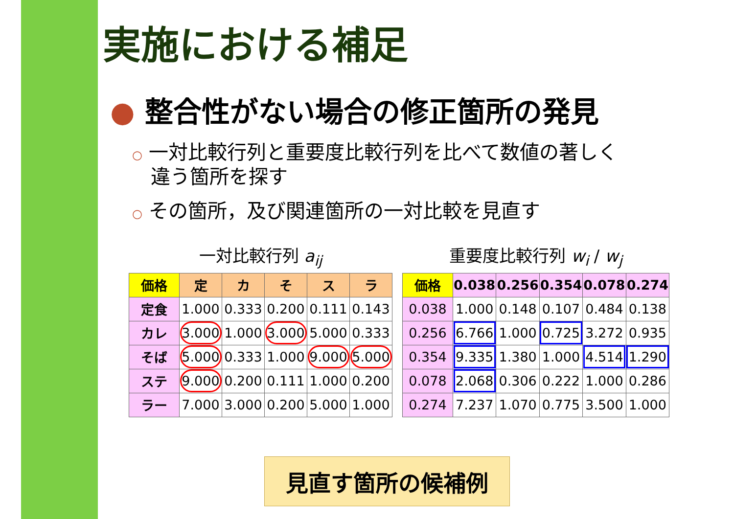実施における補足
● 整合性がない場合の修正箇所の発見
○ 一対比較行列と重要度比較行列を比べて数値の著しく
違う箇所を探す
○ その箇所，及び関連箇所の一対比較を見直す
一対比較行列 a<sub>ij</sub>
| 価格 | 定 | カ | そ | ス | ラ |
| --- | --- | --- | --- | --- | --- |
| 定食 | 1.000 | 0.333 | 0.200 | 0.111 | 0.143 |
| カレ | 3.000 | 1.000 | 3.000 | 5.000 | 0.333 |
| そば | 5.000 | 0.333 | 1.000 | 9.000 | 5.000 |
| ステ | 9.000 | 0.200 | 0.111 | 1.000 | 0.200 |
| ラー | 7.000 | 3.000 | 0.200 | 5.000 | 1.000 |
重要度比較行列 w<sub>i</sub> / w<sub>j</sub>
| 価格 | 0.038 | 0.256 | 0.354 | 0.078 | 0.274 |
| --- | --- | --- | --- | --- | --- |
| 0.038 | 1.000 | 0.148 | 0.107 | 0.484 | 0.138 |
| 0.256 | 6.766 | 1.000 | 0.725 | 3.272 | 0.935 |
| 0.354 | 9.335 | 1.380 | 1.000 | 4.514 | 1.290 |
| 0.078 | 2.068 | 0.306 | 0.222 | 1.000 | 0.286 |
| 0.274 | 7.237 | 1.070 | 0.775 | 3.500 | 1.000 |
見直す箇所の候補例